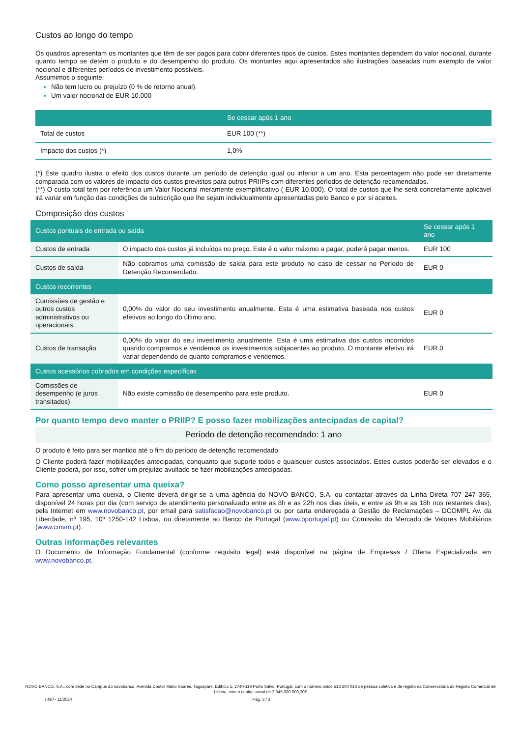Custos ao longo do tempo
Os quadros apresentam os montantes que têm de ser pagos para cobrir diferentes tipos de custos. Estes montantes dependem do valor nocional, durante quanto tempo se detém o produto e do desempenho do produto. Os montantes aqui apresentados são ilustrações baseadas num exemplo de valor nocional e diferentes períodos de investimento possíveis.
Assumimos o seguinte:
Não tem lucro ou prejuízo (0 % de retorno anual).
Um valor nocional de EUR 10.000
| | Se cessar após 1 ano |
| --- | --- |
| Total de custos | EUR 100 (**) |
| Impacto dos custos (*) | 1,0% |
(*) Este quadro ilustra o efeito dos custos durante um período de detenção igual ou inferior a um ano. Esta percentagem não pode ser diretamente comparada com os valores de impacto dos custos previstos para outros PRIIPs com diferentes períodos de detenção recomendados.
(**) O custo total tem por referência um Valor Nocional meramente exemplificativo ( EUR 10.000). O total de custos que lhe será concretamente aplicável irá variar em função das condições de subscrição que lhe sejam individualmente apresentadas pelo Banco e por si aceites.
Composição dos custos
| Custos pontuais de entrada ou saída | | Se cessar após 1 ano |
| --- | --- | --- |
| Custos de entrada | O impacto dos custos já incluídos no preço. Este é o valor máximo a pagar, poderá pagar menos. | EUR 100 |
| Custos de saída | Não cobramos uma comissão de saída para este produto no caso de cessar no Período de Detenção Recomendado. | EUR 0 |
| Custos recorrentes | | |
| Comissões de gestão e outros custos administrativos ou operacionais | 0,00% do valor do seu investimento anualmente. Esta é uma estimativa baseada nos custos efetivos ao longo do último ano. | EUR 0 |
| Custos de transação | 0,00% do valor do seu investimento anualmente. Esta é uma estimativa dos custos incorridos quando compramos e vendemos os investimentos subjacentes ao produto. O montante efetivo irá variar dependendo de quanto compramos e vendemos. | EUR 0 |
| Custos acessórios cobrados em condições específicas | | |
| Comissões de desempenho (e juros transitados) | Não existe comissão de desempenho para este produto. | EUR 0 |
Por quanto tempo devo manter o PRIIP? E posso fazer mobilizações antecipadas de capital?
Período de detenção recomendado: 1 ano
O produto é feito para ser mantido até o fim do período de detenção recomendado.
O Cliente poderá fazer mobilizações antecipadas, conquanto que suporte todos e quaisquer custos associados. Estes custos poderão ser elevados e o Cliente poderá, por isso, sofrer um prejuízo avultado se fizer mobilizações antecipadas.
Como posso apresentar uma queixa?
Para apresentar uma queixa, o Cliente deverá dirigir-se a uma agência do NOVO BANCO, S.A. ou contactar através da Linha Direta 707 247 365, disponível 24 horas por dia (com serviço de atendimento personalizado entre as 8h e as 22h nos dias úteis, e entre as 9h e as 18h nos restantes dias), pela Internet em www.novobanco.pt, por email para satisfacao@novobanco.pt ou por carta endereçada a Gestão de Reclamações – DCOMPL Av. da Liberdade, nº 195, 10º 1250-142 Lisboa, ou diretamente ao Banco de Portugal (www.bportugal.pt) ou Comissão do Mercado de Valores Mobiliários (www.cmvm.pt).
Outras informações relevantes
O Documento de Informação Fundamental (conforme requisito legal) está disponível na página de Empresas / Oferta Especializada em www.novobanco.pt.
NOVO BANCO, S.A., com sede no Campus do novobanco, Avenida Doutor Mário Soares, Taguspark, Edifício 1, 2740-119 Porto Salvo, Portugal, com o número único 513 204 016 de pessoa coletiva e de registo na Conservatória do Registo Comercial de Lisboa, com o capital social de 3.345.000.000,30€
7030 - 11/2024 Pág. 3 / 3